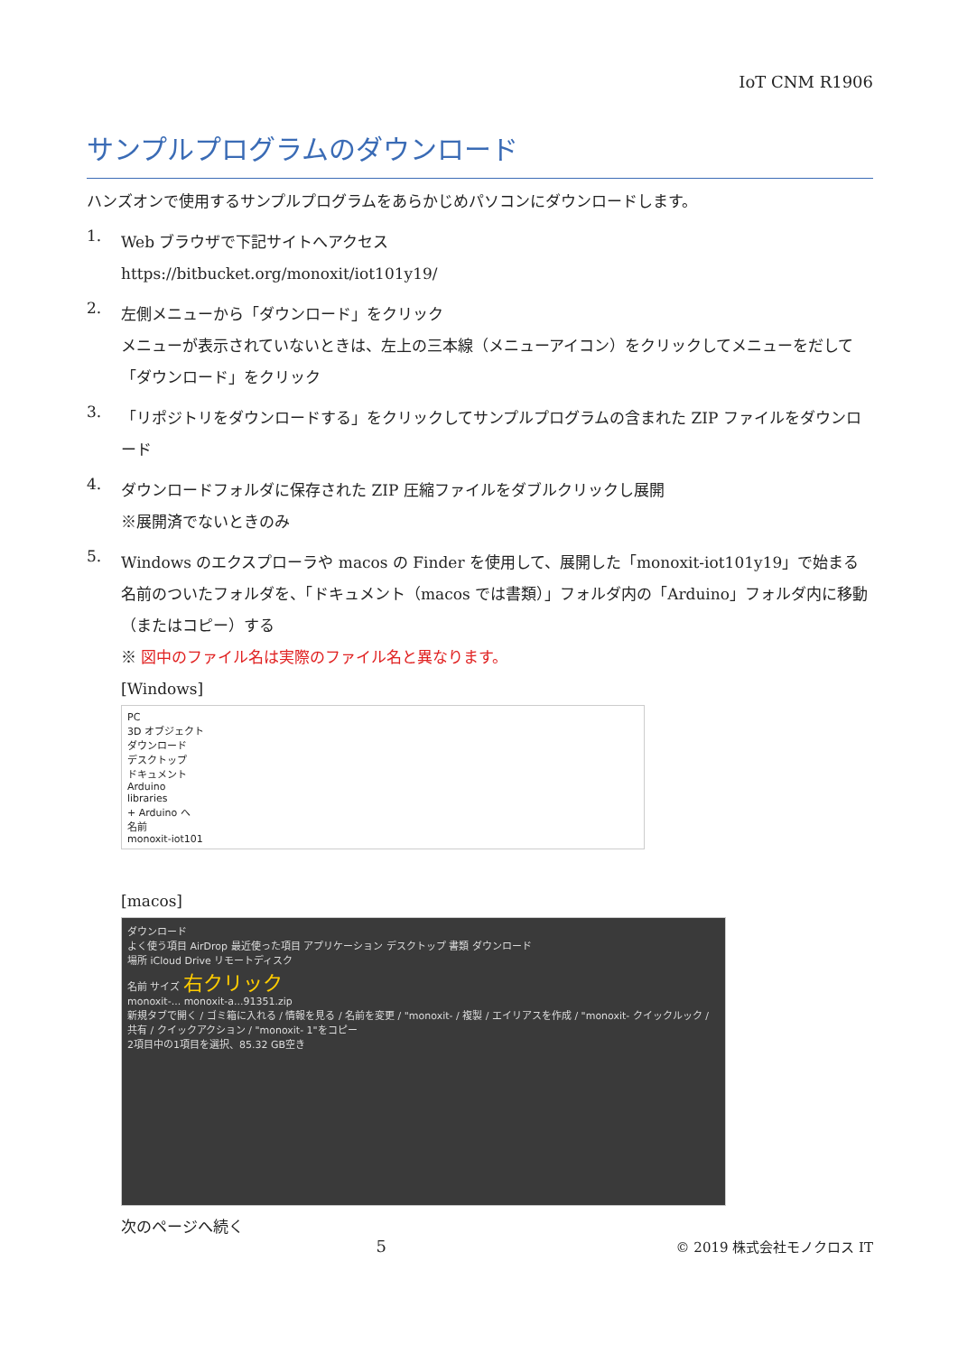IoT CNM R1906
サンプルプログラムのダウンロード
ハンズオンで使用するサンプルプログラムをあらかじめパソコンにダウンロードします。
1.
Web ブラウザで下記サイトへアクセス
https://bitbucket.org/monoxit/iot101y19/
2.
左側メニューから「ダウンロード」をクリック
メニューが表示されていないときは、左上の三本線（メニューアイコン）をクリックしてメニューをだして「ダウンロード」をクリック
3.
「リポジトリをダウンロードする」をクリックしてサンプルプログラムの含まれた ZIP ファイルをダウンロード
4.
ダウンロードフォルダに保存された ZIP 圧縮ファイルをダブルクリックし展開
※展開済でないときのみ
5.
Windows のエクスプローラや macos の Finder を使用して、展開した「monoxit-iot101y19」で始まる名前のついたフォルダを、「ドキュメント（macos では書類）」フォルダ内の「Arduino」フォルダ内に移動（またはコピー）する
※ 図中のファイル名は実際のファイル名と異なります。
[Windows]
PC
3D オブジェクト
ダウンロード
デスクトップ
ドキュメント
Arduino
libraries
+ Arduino へ
名前
monoxit-iot101
[macos]
ダウンロード
よく使う項目 AirDrop 最近使った項目 アプリケーション デスクトップ 書類 ダウンロード
場所 iCloud Drive リモートディスク
名前 サイズ 右クリック
monoxit-... monoxit-a...91351.zip
新規タブで開く / ゴミ箱に入れる / 情報を見る / 名前を変更 / "monoxit- / 複製 / エイリアスを作成 / "monoxit- クイックルック / 共有 / クイックアクション / "monoxit- 1"をコピー
2項目中の1項目を選択、85.32 GB空き
次のページへ続く
5 © 2019 株式会社モノクロス IT